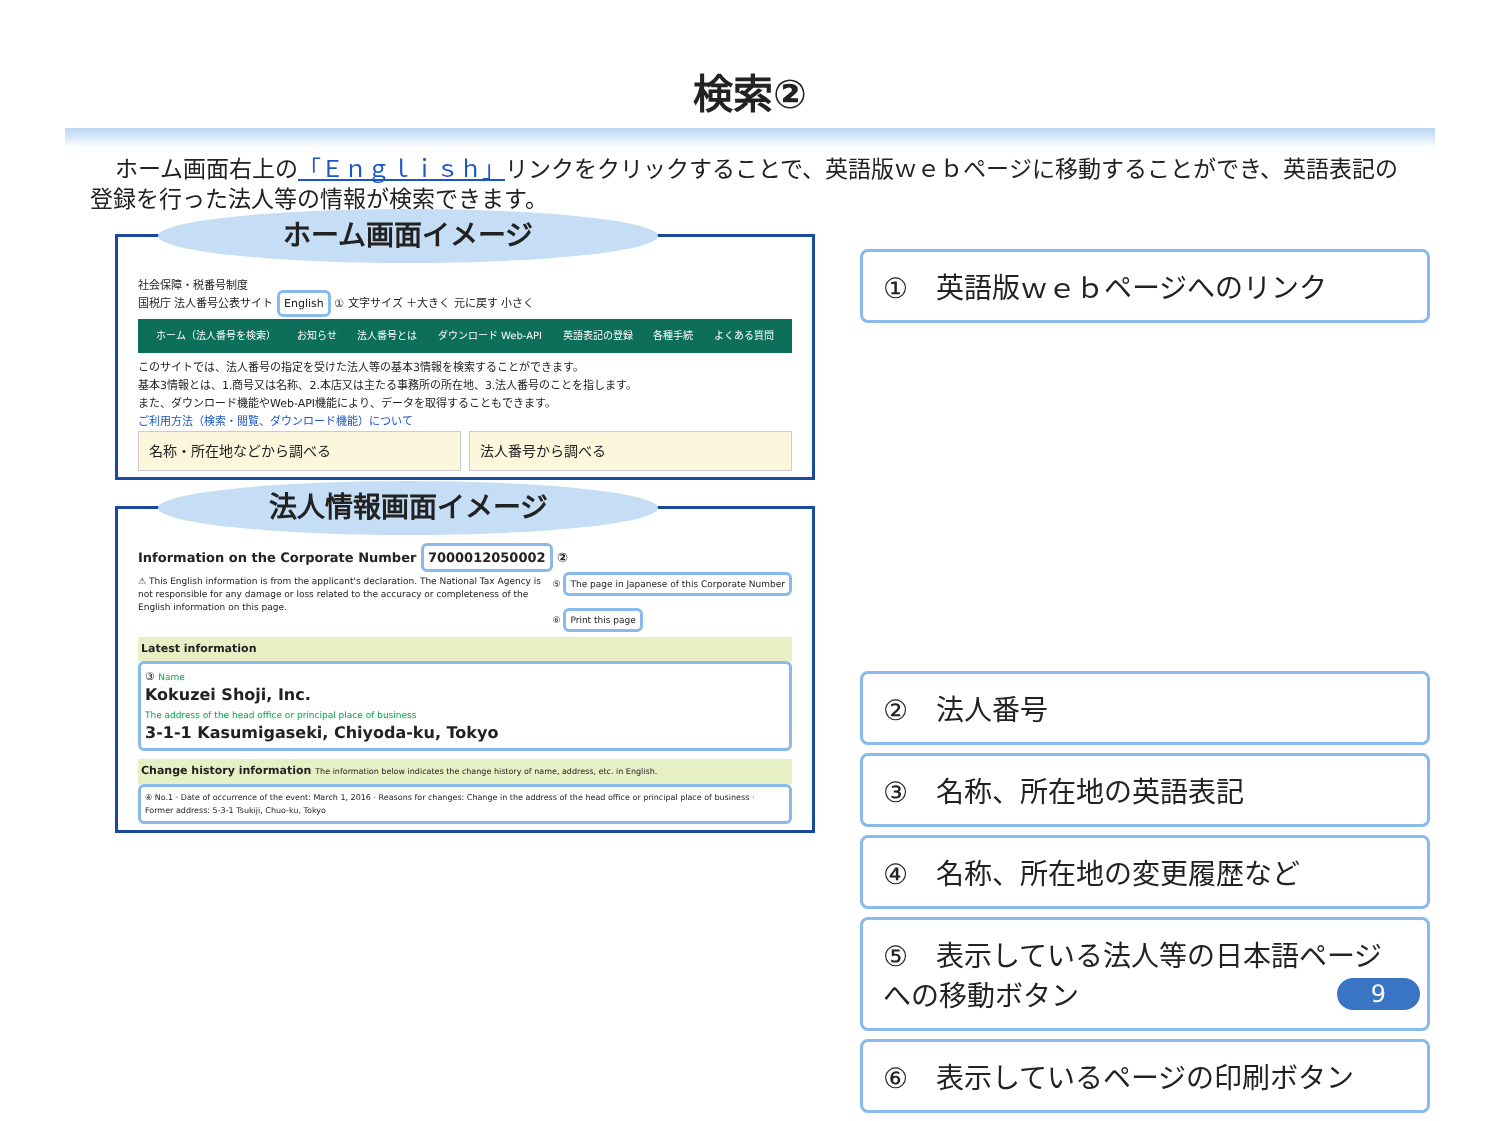検索②
ホーム画面右上の「Ｅｎｇｌｉｓｈ」リンクをクリックすることで、英語版ｗｅｂページに移動することができ、英語表記の登録を行った法人等の情報が検索できます。
ホーム画面イメージ
社会保障・税番号制度
国税庁 法人番号公表サイト English ① 文字サイズ ＋大きく 元に戻す 小さく
ホーム（法人番号を検索） お知らせ 法人番号とは ダウンロード Web-API 英語表記の登録 各種手続 よくある質問
このサイトでは、法人番号の指定を受けた法人等の基本3情報を検索することができます。
基本3情報とは、1.商号又は名称、2.本店又は主たる事務所の所在地、3.法人番号のことを指します。
また、ダウンロード機能やWeb-API機能により、データを取得することもできます。
ご利用方法（検索・閲覧、ダウンロード機能）について
名称・所在地などから調べる 法人番号から調べる
法人情報画面イメージ
Information on the Corporate Number 7000012050002 ②
⚠ This English information is from the applicant's declaration. The National Tax Agency is not responsible for any damage or loss related to the accuracy or completeness of the English information on this page.
⑤ The page in Japanese of this Corporate Number
⑥ Print this page
Latest information
③ Name
Kokuzei Shoji, Inc.
The address of the head office or principal place of business
3-1-1 Kasumigaseki, Chiyoda-ku, Tokyo
Change history information The information below indicates the change history of name, address, etc. in English.
④ No.1 · Date of occurrence of the event: March 1, 2016 · Reasons for changes: Change in the address of the head office or principal place of business · Former address: 5-3-1 Tsukiji, Chuo-ku, Tokyo
①　英語版ｗｅｂページへのリンク
②　法人番号
③　名称、所在地の英語表記
④　名称、所在地の変更履歴など
⑤　表示している法人等の日本語ページへの移動ボタン
⑥　表示しているページの印刷ボタン
9